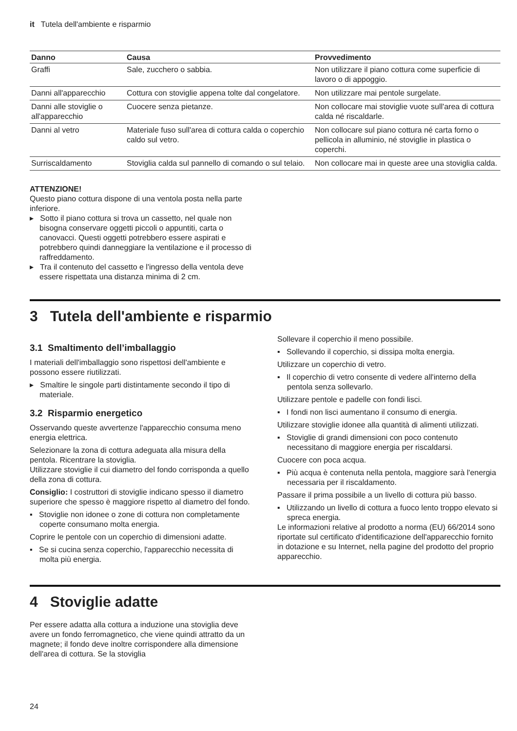it Tutela dell'ambiente e risparmio
| Danno | Causa | Provvedimento |
| --- | --- | --- |
| Graffi | Sale, zucchero o sabbia. | Non utilizzare il piano cottura come superficie di lavoro o di appoggio. |
| Danni all'apparecchio | Cottura con stoviglie appena tolte dal congelatore. | Non utilizzare mai pentole surgelate. |
| Danni alle stoviglie o all'apparecchio | Cuocere senza pietanze. | Non collocare mai stoviglie vuote sull'area di cottura calda né riscaldarle. |
| Danni al vetro | Materiale fuso sull'area di cottura calda o coperchio caldo sul vetro. | Non collocare sul piano cottura né carta forno o pellicola in alluminio, né stoviglie in plastica o coperchi. |
| Surriscaldamento | Stoviglia calda sul pannello di comando o sul telaio. | Non collocare mai in queste aree una stoviglia calda. |
ATTENZIONE!
Questo piano cottura dispone di una ventola posta nella parte inferiore.
▸ Sotto il piano cottura si trova un cassetto, nel quale non bisogna conservare oggetti piccoli o appuntiti, carta o canovacci. Questi oggetti potrebbero essere aspirati e potrebbero quindi danneggiare la ventilazione e il processo di raffreddamento.
▸ Tra il contenuto del cassetto e l'ingresso della ventola deve essere rispettata una distanza minima di 2 cm.
3 Tutela dell'ambiente e risparmio
3.1 Smaltimento dell’imballaggio
I materiali dell'imballaggio sono rispettosi dell'ambiente e possono essere riutilizzati.
▸ Smaltire le singole parti distintamente secondo il tipo di materiale.
3.2 Risparmio energetico
Osservando queste avvertenze l'apparecchio consuma meno energia elettrica.
Selezionare la zona di cottura adeguata alla misura della pentola. Ricentrare la stoviglia.
Utilizzare stoviglie il cui diametro del fondo corrisponda a quello della zona di cottura.
Consiglio: I costruttori di stoviglie indicano spesso il diametro superiore che spesso è maggiore rispetto al diametro del fondo.
▪ Stoviglie non idonee o zone di cottura non completamente coperte consumano molta energia.
Coprire le pentole con un coperchio di dimensioni adatte.
▪ Se si cucina senza coperchio, l'apparecchio necessita di molta più energia.
Sollevare il coperchio il meno possibile.
▪ Sollevando il coperchio, si dissipa molta energia.
Utilizzare un coperchio di vetro.
▪ Il coperchio di vetro consente di vedere all'interno della pentola senza sollevarlo.
Utilizzare pentole e padelle con fondi lisci.
▪ I fondi non lisci aumentano il consumo di energia.
Utilizzare stoviglie idonee alla quantità di alimenti utilizzati.
▪ Stoviglie di grandi dimensioni con poco contenuto necessitano di maggiore energia per riscaldarsi.
Cuocere con poca acqua.
▪ Più acqua è contenuta nella pentola, maggiore sarà l'energia necessaria per il riscaldamento.
Passare il prima possibile a un livello di cottura più basso.
▪ Utilizzando un livello di cottura a fuoco lento troppo elevato si spreca energia.
Le informazioni relative al prodotto a norma (EU) 66/2014 sono riportate sul certificato d'identificazione dell'apparecchio fornito in dotazione e su Internet, nella pagine del prodotto del proprio apparecchio.
4 Stoviglie adatte
Per essere adatta alla cottura a induzione una stoviglia deve avere un fondo ferromagnetico, che viene quindi attratto da un magnete; il fondo deve inoltre corrispondere alla dimensione dell'area di cottura. Se la stoviglia
24